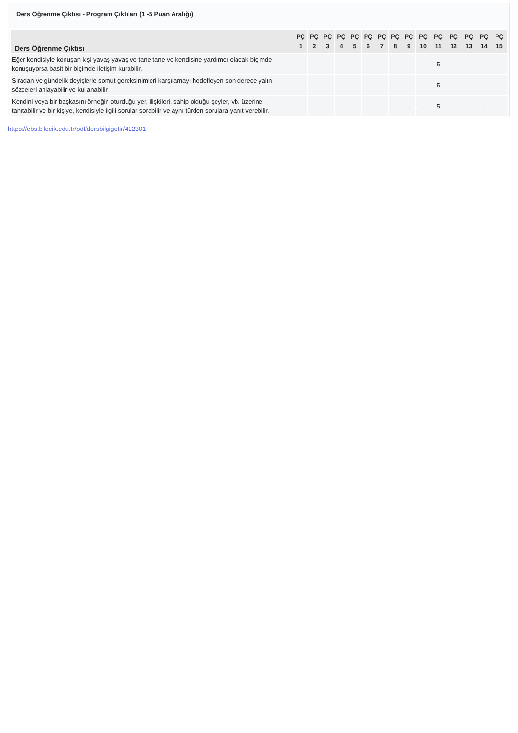Ders Öğrenme Çıktısı - Program Çıktıları (1 -5 Puan Aralığı)
| Ders Öğrenme Çıktısı | PÇ 1 | PÇ 2 | PÇ 3 | PÇ 4 | PÇ 5 | PÇ 6 | PÇ 7 | PÇ 8 | PÇ 9 | PÇ 10 | PÇ 11 | PÇ 12 | PÇ 13 | PÇ 14 | PÇ 15 |
| --- | --- | --- | --- | --- | --- | --- | --- | --- | --- | --- | --- | --- | --- | --- | --- |
| Eğer kendisiyle konuşan kişi yavaş yavaş ve tane tane ve kendisine yardımcı olacak biçimde konuşuyorsa basit bir biçimde iletişim kurabilir. | - | - | - | - | - | - | - | - | - | - | 5 | - | - | - | - |
| Sıradan ve gündelik deyişlerle somut gereksinimleri karşılamayı hedefleyen son derece yalın sözceleri anlayabilir ve kullanabilir. | - | - | - | - | - | - | - | - | - | - | 5 | - | - | - | - |
| Kendini veya bir başkasını örneğin oturduğu yer, ilişkileri, sahip olduğu şeyler, vb. üzerine - tanıtabilir ve bir kişiye, kendisiyle ilgili sorular sorabilir ve aynı türden sorulara yanıt verebilir. | - | - | - | - | - | - | - | - | - | - | 5 | - | - | - | - |
https://ebs.bilecik.edu.tr/pdf/dersbilgigetir/412301